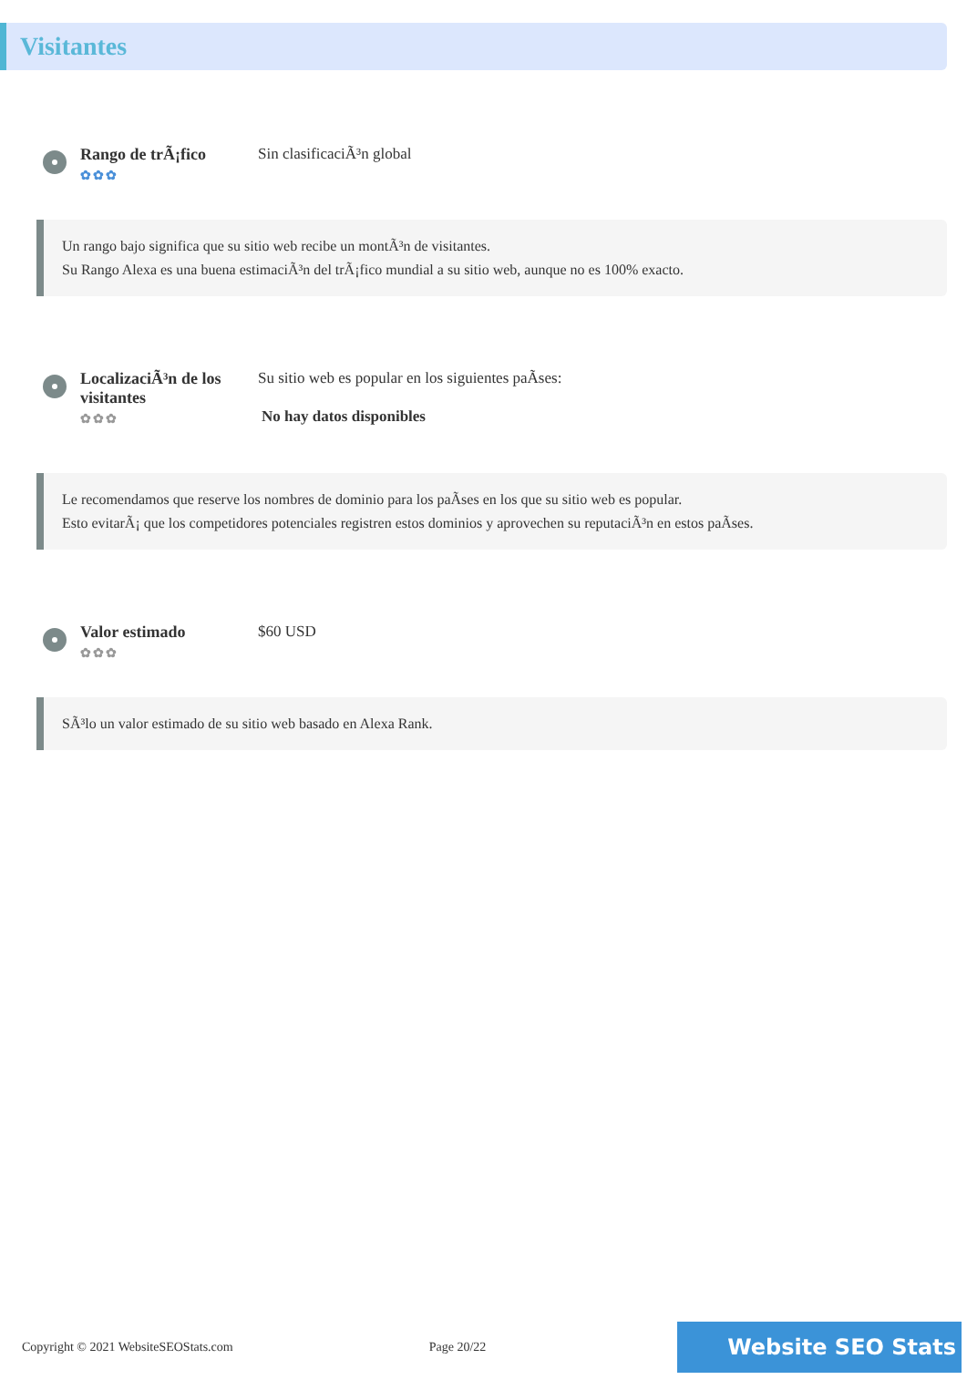Visitantes
Rango de trÃ¡fico
✿✿✿
Sin clasificaciÃ³n global
Un rango bajo significa que su sitio web recibe un montÃ³n de visitantes.
Su Rango Alexa es una buena estimaciÃ³n del trÃ¡fico mundial a su sitio web, aunque no es 100% exacto.
LocalizaciÃ³n de los visitantes
✿✿✿
Su sitio web es popular en los siguientes paÃses:
No hay datos disponibles
Le recomendamos que reserve los nombres de dominio para los paÃses en los que su sitio web es popular.
Esto evitarÃ¡ que los competidores potenciales registren estos dominios y aprovechen su reputaciÃ³n en estos paÃses.
Valor estimado
✿✿✿
$60 USD
SÃ³lo un valor estimado de su sitio web basado en Alexa Rank.
Copyright © 2021 WebsiteSEOStats.com Page 20/22 Website SEO Stats